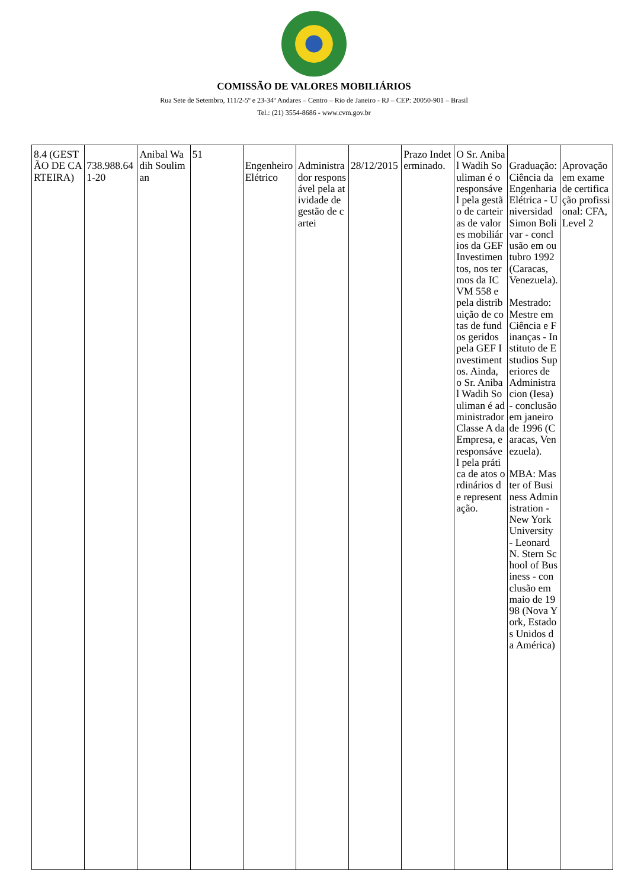COMISSÃO DE VALORES MOBILIÁRIOS
Rua Sete de Setembro, 111/2-5º e 23-34º Andares – Centro – Rio de Janeiro - RJ – CEP: 20050-901 – Brasil
Tel.: (21) 3554-8686 - www.cvm.gov.br
| 8.4 (GESTÃO DE CARTEIRA) | 738.988.641-20 | Anibal Wadih Souliman | 51 | Engenheiro Elétrico | Administrador responsável pela atividade de gestão de cartei | 28/12/2015 | Prazo Indeterminado. | O Sr. Anibal Wadih Souliman é o responsável pela gestão de carteiras de valores mobiliários da GEF Investimentos, nos termos da ICVM 558 e pela distribuição de cotas de fundos geridos pela GEF Investimentos. Ainda, o Sr. Anibal Wadih Souliman é administrador Classe A da Empresa, e responsável pela prática de atos ordinários de representação. | Graduação: Ciência da Engenharia Elétrica - Universidad Simon Bolivar - conclusão em outubro 1992 (Caracas, Venezuela). Mestrado: Mestre em Ciência e Finanças - Instituto de Estudios Superiores de Administracion (Iesa) - conclusão em janeiro de 1996 (Caracas, Venezuela). MBA: Master of Business Administration - New York University - Leonard N. Stern School of Business - conclusão em maio de 1998 (Nova York, Estados Unidos da América) | Aprovação em exame de certificação profissional: CFA, Level 2 |